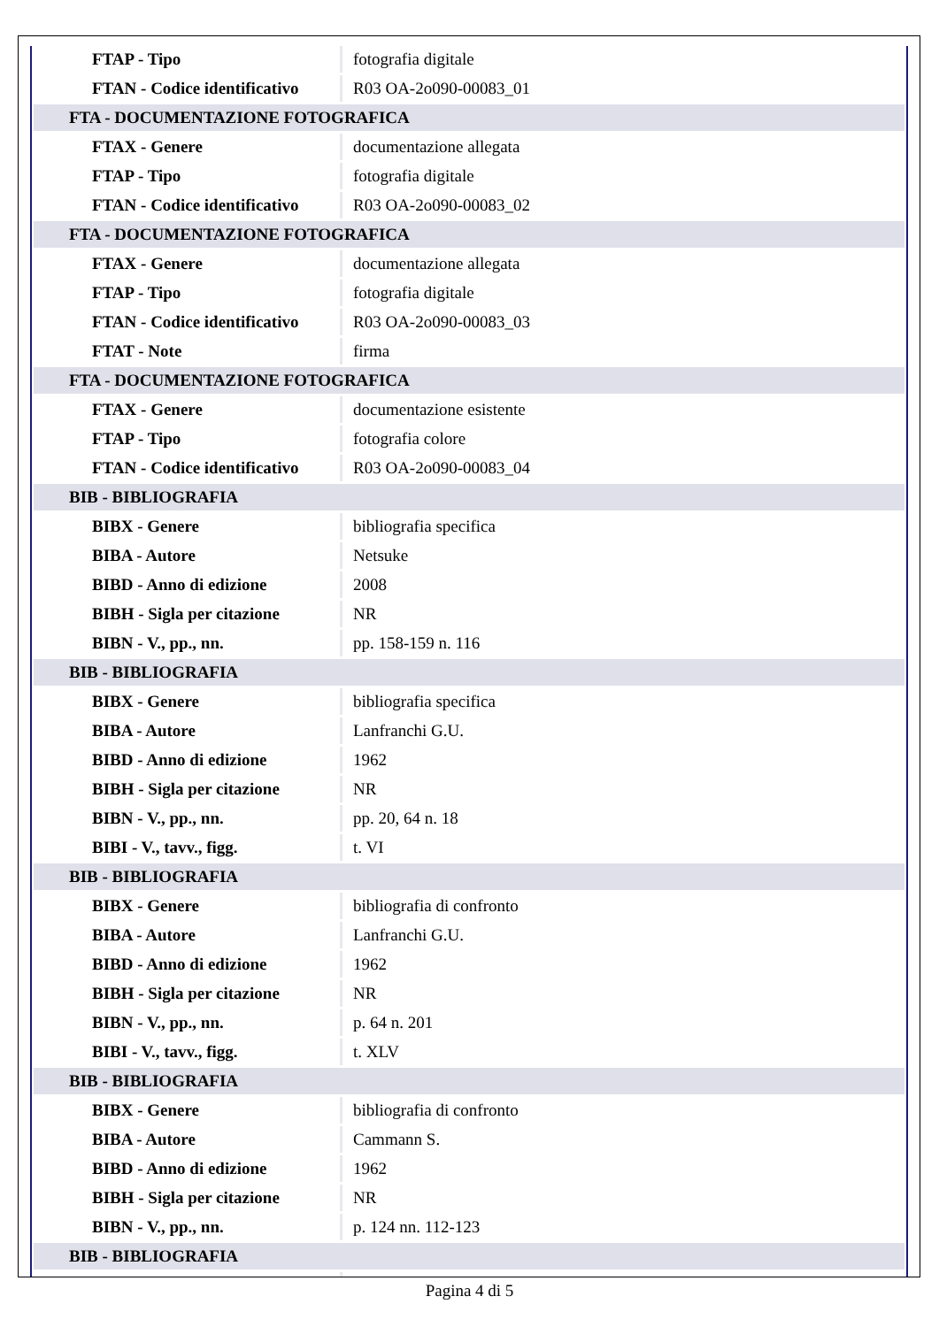| FTAP - Tipo | fotografia digitale |
| FTAN - Codice identificativo | R03 OA-2o090-00083_01 |
| FTA - DOCUMENTAZIONE FOTOGRAFICA | |
| FTAX - Genere | documentazione allegata |
| FTAP - Tipo | fotografia digitale |
| FTAN - Codice identificativo | R03 OA-2o090-00083_02 |
| FTA - DOCUMENTAZIONE FOTOGRAFICA | |
| FTAX - Genere | documentazione allegata |
| FTAP - Tipo | fotografia digitale |
| FTAN - Codice identificativo | R03 OA-2o090-00083_03 |
| FTAT - Note | firma |
| FTA - DOCUMENTAZIONE FOTOGRAFICA | |
| FTAX - Genere | documentazione esistente |
| FTAP - Tipo | fotografia colore |
| FTAN - Codice identificativo | R03 OA-2o090-00083_04 |
| BIB - BIBLIOGRAFIA | |
| BIBX - Genere | bibliografia specifica |
| BIBA - Autore | Netsuke |
| BIBD - Anno di edizione | 2008 |
| BIBH - Sigla per citazione | NR |
| BIBN - V., pp., nn. | pp. 158-159 n. 116 |
| BIB - BIBLIOGRAFIA | |
| BIBX - Genere | bibliografia specifica |
| BIBA - Autore | Lanfranchi G.U. |
| BIBD - Anno di edizione | 1962 |
| BIBH - Sigla per citazione | NR |
| BIBN - V., pp., nn. | pp. 20, 64 n. 18 |
| BIBI - V., tavv., figg. | t. VI |
| BIB - BIBLIOGRAFIA | |
| BIBX - Genere | bibliografia di confronto |
| BIBA - Autore | Lanfranchi G.U. |
| BIBD - Anno di edizione | 1962 |
| BIBH - Sigla per citazione | NR |
| BIBN - V., pp., nn. | p. 64 n. 201 |
| BIBI - V., tavv., figg. | t. XLV |
| BIB - BIBLIOGRAFIA | |
| BIBX - Genere | bibliografia di confronto |
| BIBA - Autore | Cammann S. |
| BIBD - Anno di edizione | 1962 |
| BIBH - Sigla per citazione | NR |
| BIBN - V., pp., nn. | p. 124 nn. 112-123 |
| BIB - BIBLIOGRAFIA | |
Pagina 4 di 5